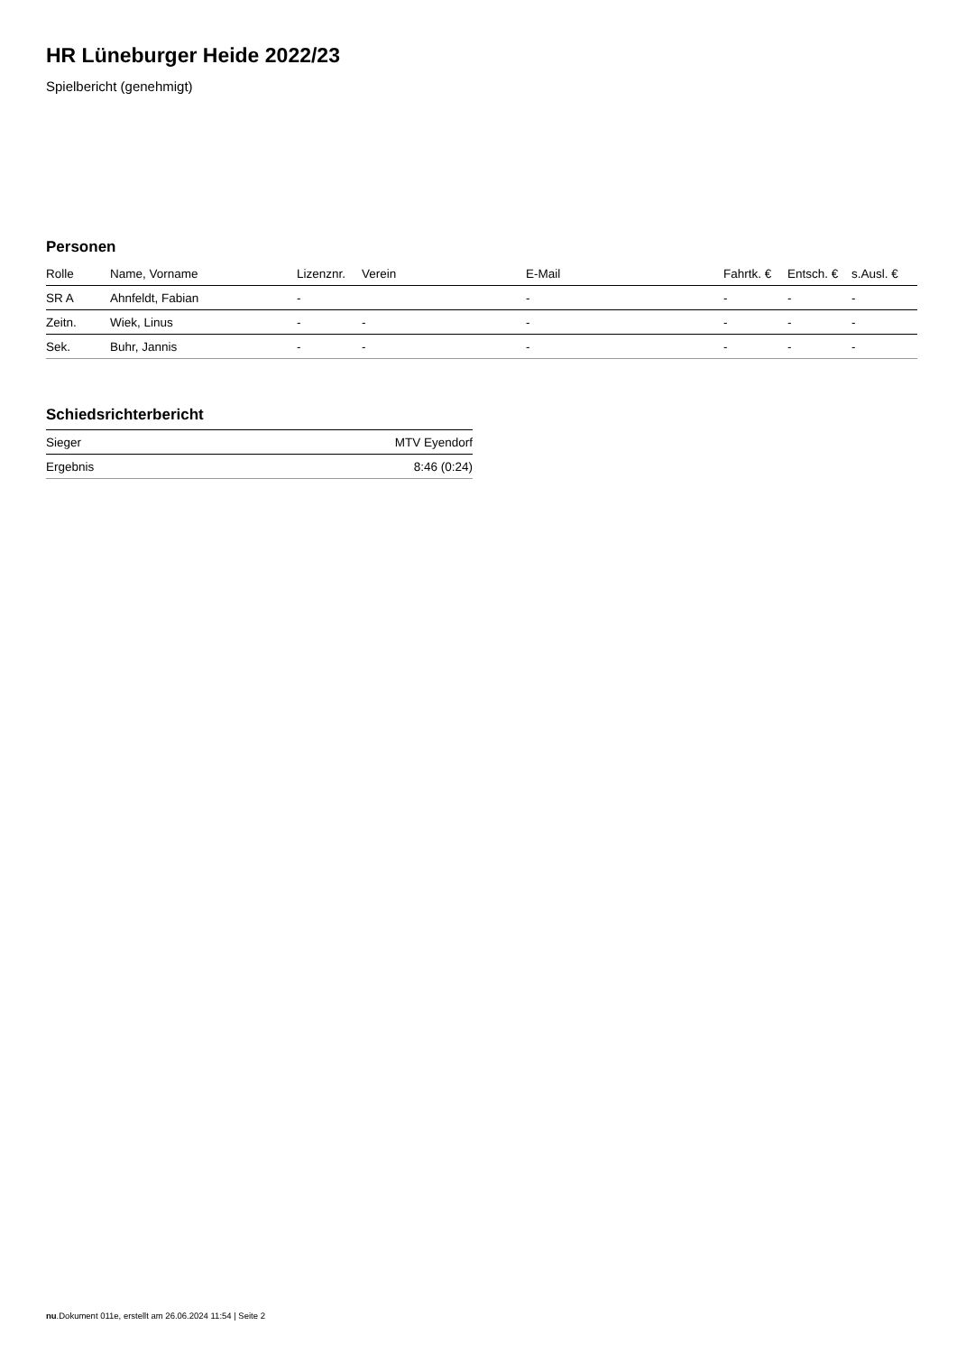HR Lüneburger Heide 2022/23
Spielbericht (genehmigt)
Personen
| Rolle | Name, Vorname | Lizenznr. | Verein | E-Mail | Fahrtk. € | Entsch. € | s.Ausl. € |
| --- | --- | --- | --- | --- | --- | --- | --- |
| SR A | Ahnfeldt, Fabian | - | | - | - | - | - |
| Zeitn. | Wiek, Linus | - | - | - | - | - | - |
| Sek. | Buhr, Jannis | - | - | - | - | - | - |
Schiedsrichterbericht
| Sieger | MTV Eyendorf |
| Ergebnis | 8:46 (0:24) |
nu.Dokument 011e, erstellt am 26.06.2024 11:54 | Seite 2